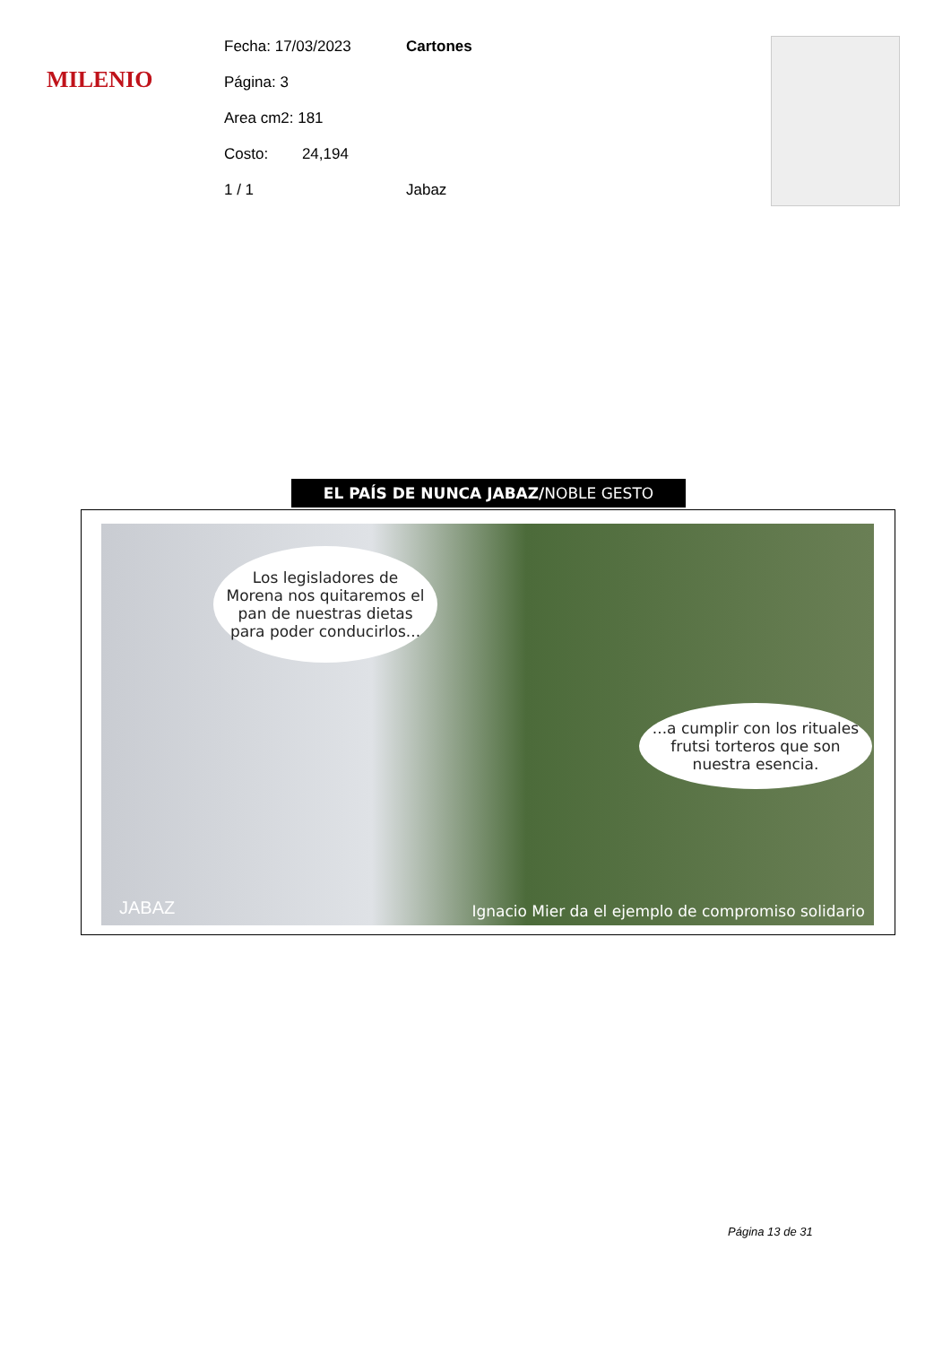MILENIO
Fecha: 17/03/2023 Cartones
Página: 3
Area cm2: 181
Costo: 24,194
1 / 1 Jabaz
EL PAÍS DE NUNCA JABAZ/NOBLE GESTO
Los legisladores de Morena nos quitaremos el pan de nuestras dietas para poder conducirlos...
...a cumplir con los rituales frutsi torteros que son nuestra esencia.
JABAZ
Ignacio Mier da el ejemplo de compromiso solidario
Página 13 de 31